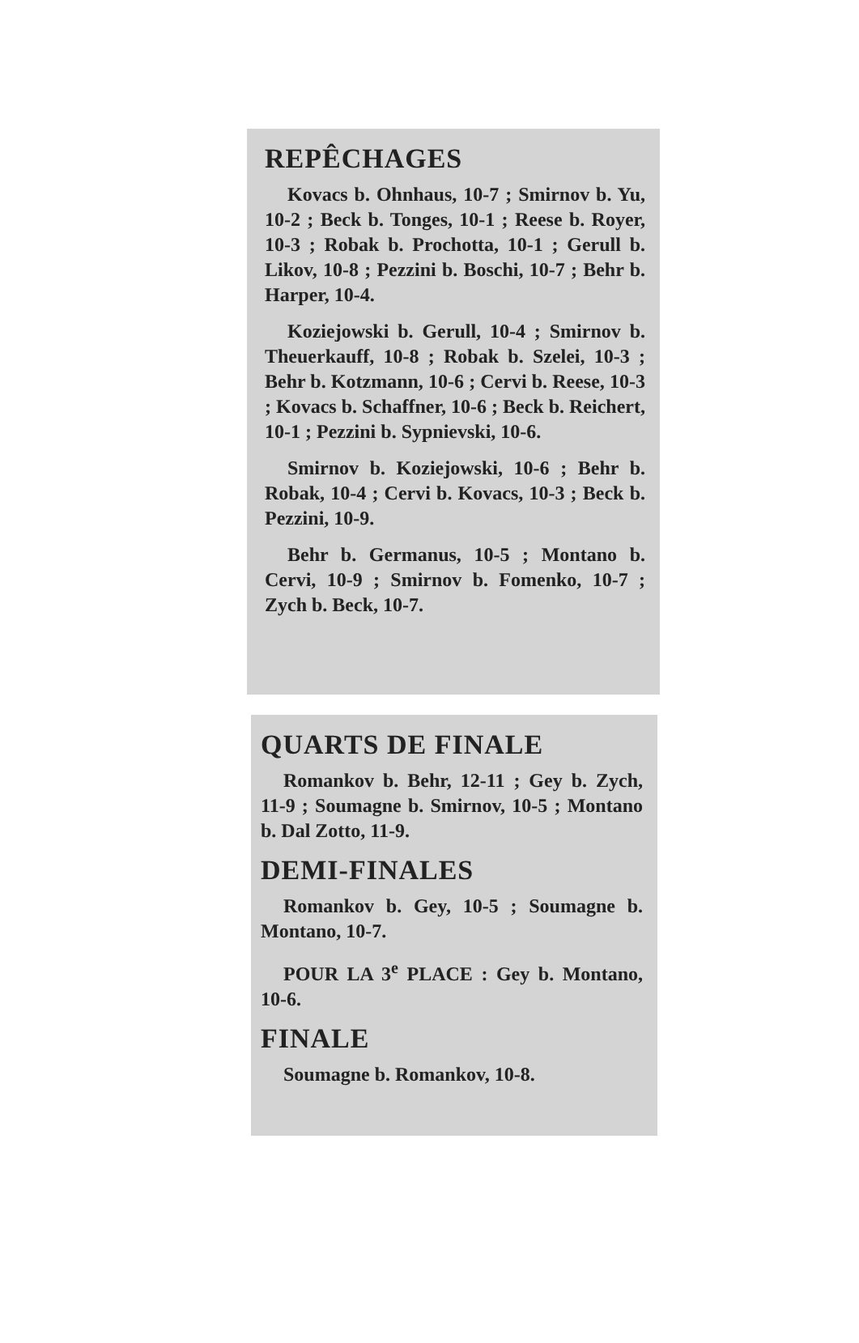REPÊCHAGES
Kovacs b. Ohnhaus, 10-7 ; Smirnov b. Yu, 10-2 ; Beck b. Tonges, 10-1 ; Reese b. Royer, 10-3 ; Robak b. Prochotta, 10-1 ; Gerull b. Likov, 10-8 ; Pezzini b. Boschi, 10-7 ; Behr b. Harper, 10-4.
Koziejowski b. Gerull, 10-4 ; Smirnov b. Theuerkauff, 10-8 ; Robak b. Szelei, 10-3 ; Behr b. Kotzmann, 10-6 ; Cervi b. Reese, 10-3 ; Kovacs b. Schaffner, 10-6 ; Beck b. Reichert, 10-1 ; Pezzini b. Sypnievski, 10-6.
Smirnov b. Koziejowski, 10-6 ; Behr b. Robak, 10-4 ; Cervi b. Kovacs, 10-3 ; Beck b. Pezzini, 10-9.
Behr b. Germanus, 10-5 ; Montano b. Cervi, 10-9 ; Smirnov b. Fomenko, 10-7 ; Zych b. Beck, 10-7.
QUARTS DE FINALE
Romankov b. Behr, 12-11 ; Gey b. Zych, 11-9 ; Soumagne b. Smirnov, 10-5 ; Montano b. Dal Zotto, 11-9.
DEMI-FINALES
Romankov b. Gey, 10-5 ; Soumagne b. Montano, 10-7.
POUR LA 3<sup>e</sup> PLACE : Gey b. Montano, 10-6.
FINALE
Soumagne b. Romankov, 10-8.